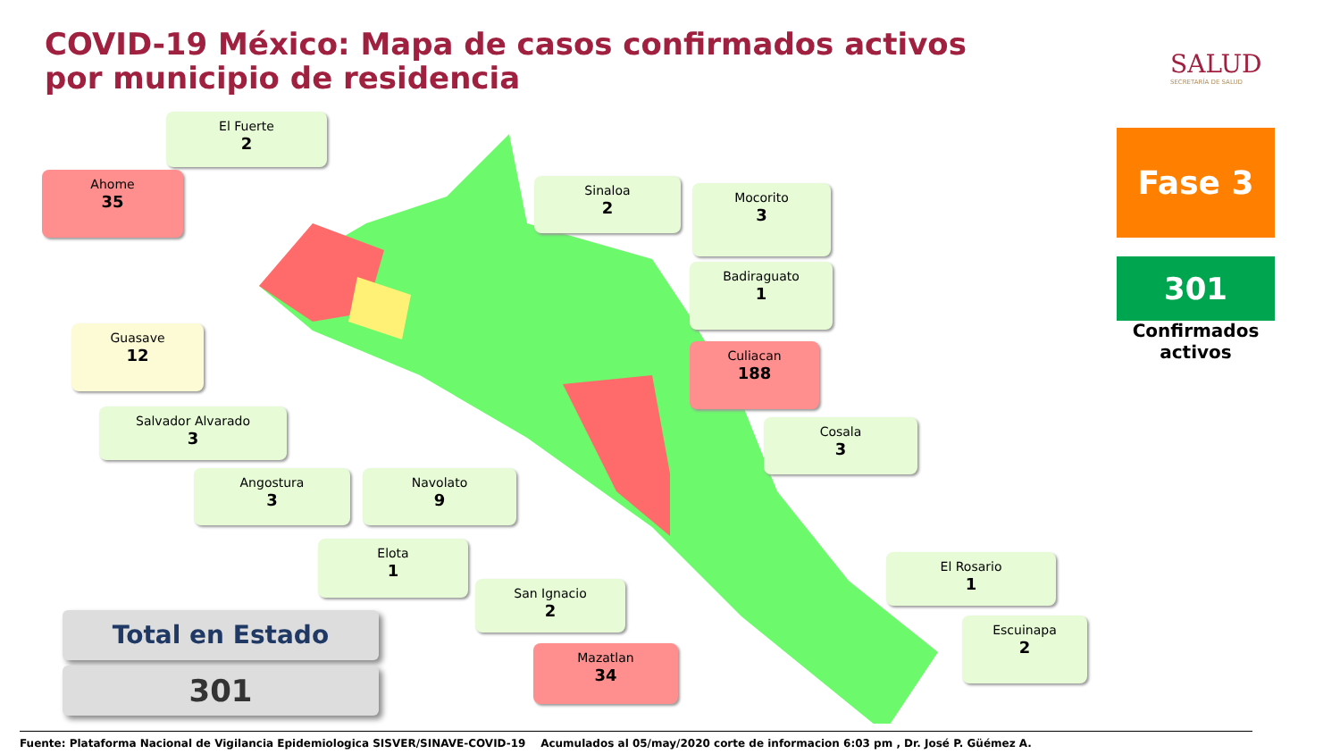COVID-19 México: Mapa de casos confirmados activos por municipio de residencia
SALUD
SECRETARÍA DE SALUD
El Fuerte
2
Ahome
35
Sinaloa
2
Mocorito
3
Badiraguato
1
Guasave
12
Culiacan
188
Salvador Alvarado
3
Cosala
3
Angostura
3
Navolato
9
Elota
1
El Rosario
1
San Ignacio
2
Escuinapa
2
Mazatlan
34
Fase 3
301
Confirmados activos
Total en Estado
301
Fuente: Plataforma Nacional de Vigilancia Epidemiologica SISVER/SINAVE-COVID-19 Acumulados al 05/may/2020 corte de informacion 6:03 pm , Dr. José P. Güémez A.